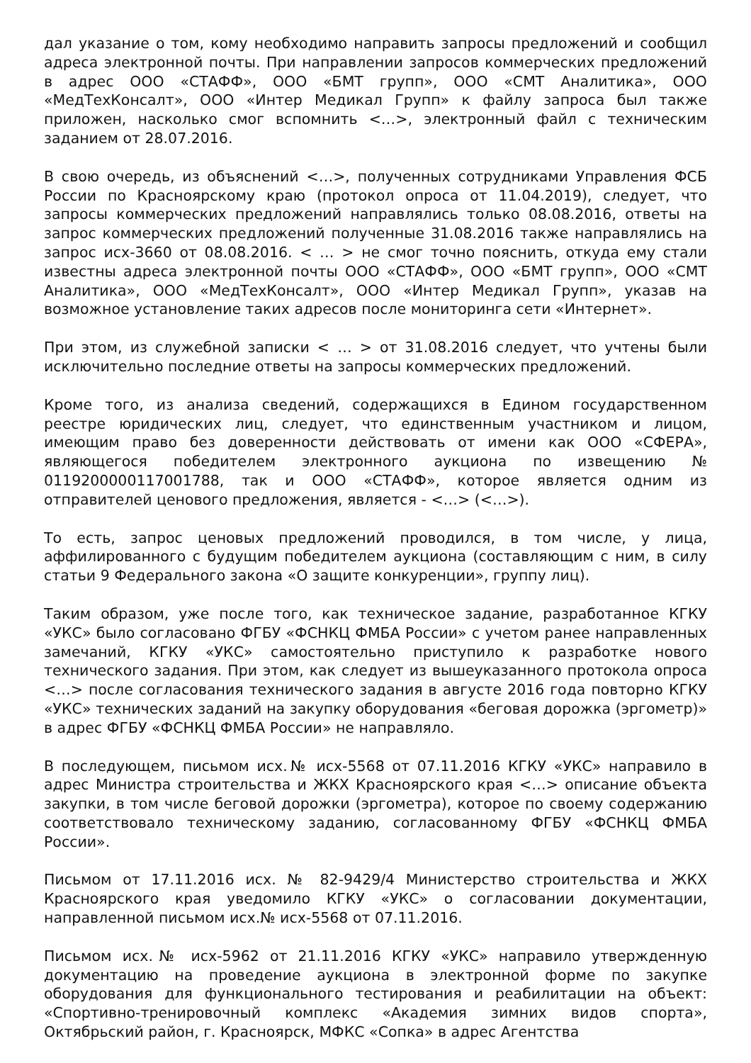дал указание о том, кому необходимо направить запросы предложений и сообщил адреса электронной почты. При направлении запросов коммерческих предложений в адрес ООО «СТАФФ», ООО «БМТ групп», ООО «СМТ Аналитика», ООО «МедТехКонсалт», ООО «Интер Медикал Групп» к файлу запроса был также приложен, насколько смог вспомнить <…>, электронный файл с техническим заданием от 28.07.2016.
В свою очередь, из объяснений <…>, полученных сотрудниками Управления ФСБ России по Красноярскому краю (протокол опроса от 11.04.2019), следует, что запросы коммерческих предложений направлялись только 08.08.2016, ответы на запрос коммерческих предложений полученные 31.08.2016 также направлялись на запрос исх-3660 от 08.08.2016. < … > не смог точно пояснить, откуда ему стали известны адреса электронной почты ООО «СТАФФ», ООО «БМТ групп», ООО «СМТ Аналитика», ООО «МедТехКонсалт», ООО «Интер Медикал Групп», указав на возможное установление таких адресов после мониторинга сети «Интернет».
При этом, из служебной записки < … > от 31.08.2016 следует, что учтены были исключительно последние ответы на запросы коммерческих предложений.
Кроме того, из анализа сведений, содержащихся в Едином государственном реестре юридических лиц, следует, что единственным участником и лицом, имеющим право без доверенности действовать от имени как ООО «СФЕРА», являющегося победителем электронного аукциона по извещению № 0119200000117001788, так и ООО «СТАФФ», которое является одним из отправителей ценового предложения, является - <…> (<…>).
То есть, запрос ценовых предложений проводился, в том числе, у лица, аффилированного с будущим победителем аукциона (составляющим с ним, в силу статьи 9 Федерального закона «О защите конкуренции», группу лиц).
Таким образом, уже после того, как техническое задание, разработанное КГКУ «УКС» было согласовано ФГБУ «ФСНКЦ ФМБА России» с учетом ранее направленных замечаний, КГКУ «УКС» самостоятельно приступило к разработке нового технического задания. При этом, как следует из вышеуказанного протокола опроса <…> после согласования технического задания в августе 2016 года повторно КГКУ «УКС» технических заданий на закупку оборудования «беговая дорожка (эргометр)» в адрес ФГБУ «ФСНКЦ ФМБА России» не направляло.
В последующем, письмом исх.№ исх-5568 от 07.11.2016 КГКУ «УКС» направило в адрес Министра строительства и ЖКХ Красноярского края <…> описание объекта закупки, в том числе беговой дорожки (эргометра), которое по своему содержанию соответствовало техническому заданию, согласованному ФГБУ «ФСНКЦ ФМБА России».
Письмом от 17.11.2016 исх. № 82-9429/4 Министерство строительства и ЖКХ Красноярского края уведомило КГКУ «УКС» о согласовании документации, направленной письмом исх.№ исх-5568 от 07.11.2016.
Письмом исх.№ исх-5962 от 21.11.2016 КГКУ «УКС» направило утвержденную документацию на проведение аукциона в электронной форме по закупке оборудования для функционального тестирования и реабилитации на объект: «Спортивно-тренировочный комплекс «Академия зимних видов спорта», Октябрьский район, г. Красноярск, МФКС «Сопка» в адрес Агентства